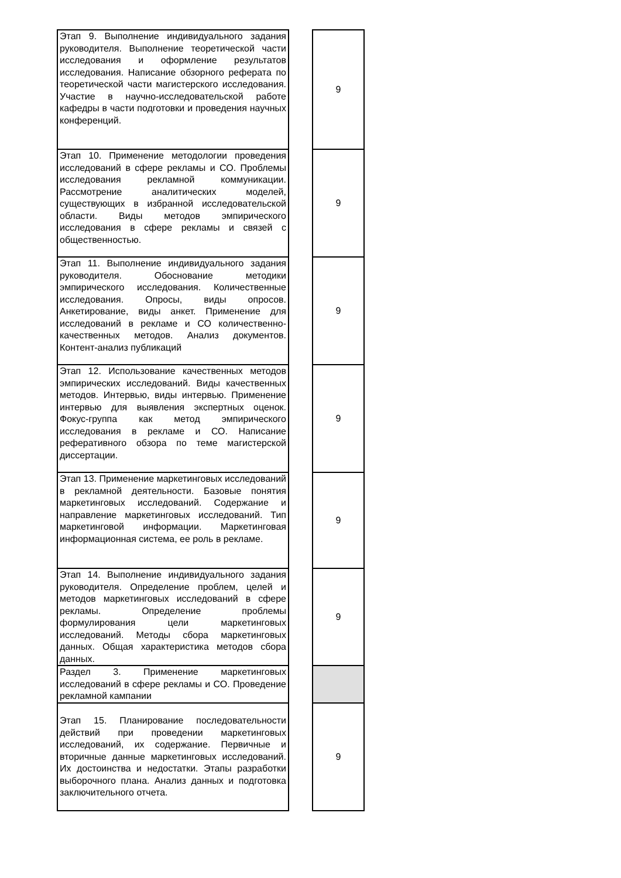| Этап 9. Выполнение индивидуального задания руководителя. Выполнение теоретической части исследования и оформление результатов исследования. Написание обзорного реферата по теоретической части магистерского исследования. Участие в научно-исследовательской работе кафедры в части подготовки и проведения научных конференций. | | 9 |
| Этап 10. Применение методологии проведения исследований в сфере рекламы и СО. Проблемы исследования рекламной коммуникации. Рассмотрение аналитических моделей, существующих в избранной исследовательской области. Виды методов эмпирического исследования в сфере рекламы и связей с общественностью. | | 9 |
| Этап 11. Выполнение индивидуального задания руководителя. Обоснование методики эмпирического исследования. Количественные исследования. Опросы, виды опросов. Анкетирование, виды анкет. Применение для исследований в рекламе и СО количественно-качественных методов. Анализ документов. Контент-анализ публикаций | | 9 |
| Этап 12. Использование качественных методов эмпирических исследований. Виды качественных методов. Интервью, виды интервью. Применение интервью для выявления экспертных оценок. Фокус-группа как метод эмпирического исследования в рекламе и СО. Написание реферативного обзора по теме магистерской диссертации. | | 9 |
| Этап 13. Применение маркетинговых исследований в рекламной деятельности. Базовые понятия маркетинговых исследований. Содержание и направление маркетинговых исследований. Тип маркетинговой информации. Маркетинговая информационная система, ее роль в рекламе. | | 9 |
| Этап 14. Выполнение индивидуального задания руководителя. Определение проблем, целей и методов маркетинговых исследований в сфере рекламы. Определение проблемы формулирования цели маркетинговых исследований. Методы сбора маркетинговых данных. Общая характеристика методов сбора данных. | | 9 |
| Раздел 3. Применение маркетинговых исследований в сфере рекламы и СО. Проведение рекламной кампании | | |
| Этап 15. Планирование последовательности действий при проведении маркетинговых исследований, их содержание. Первичные и вторичные данные маркетинговых исследований. Их достоинства и недостатки. Этапы разработки выборочного плана. Анализ данных и подготовка заключительного отчета. | | 9 |